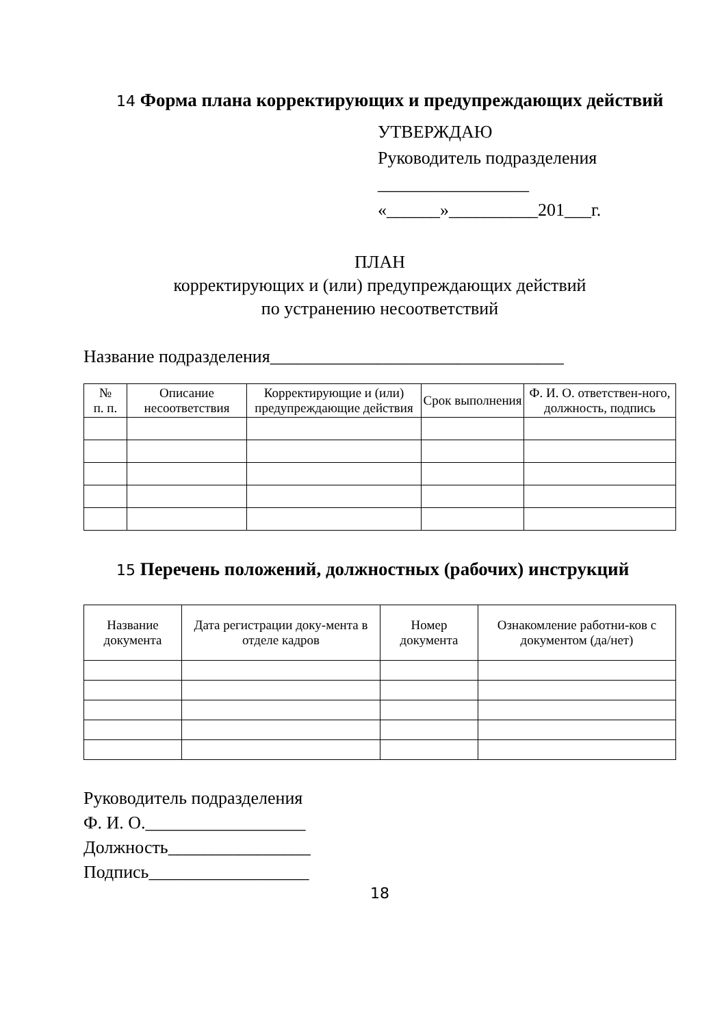14 Форма плана корректирующих и предупреждающих действий
УТВЕРЖДАЮ
Руководитель подразделения
_________________
«______»__________201___г.
ПЛАН
корректирующих и (или) предупреждающих действий
по устранению несоответствий
Название подразделения_________________________________
| № п. п. | Описание несоответствия | Корректирующие и (или) предупреждающие действия | Срок выполнения | Ф. И. О. ответствен-ного, должность, подпись |
| --- | --- | --- | --- | --- |
15 Перечень положений, должностных (рабочих) инструкций
| Название документа | Дата регистрации доку-мента в отделе кадров | Номер документа | Ознакомление работни-ков с документом (да/нет) |
| --- | --- | --- | --- |
Руководитель подразделения
Ф. И. О.__________________
Должность________________
Подпись__________________
18